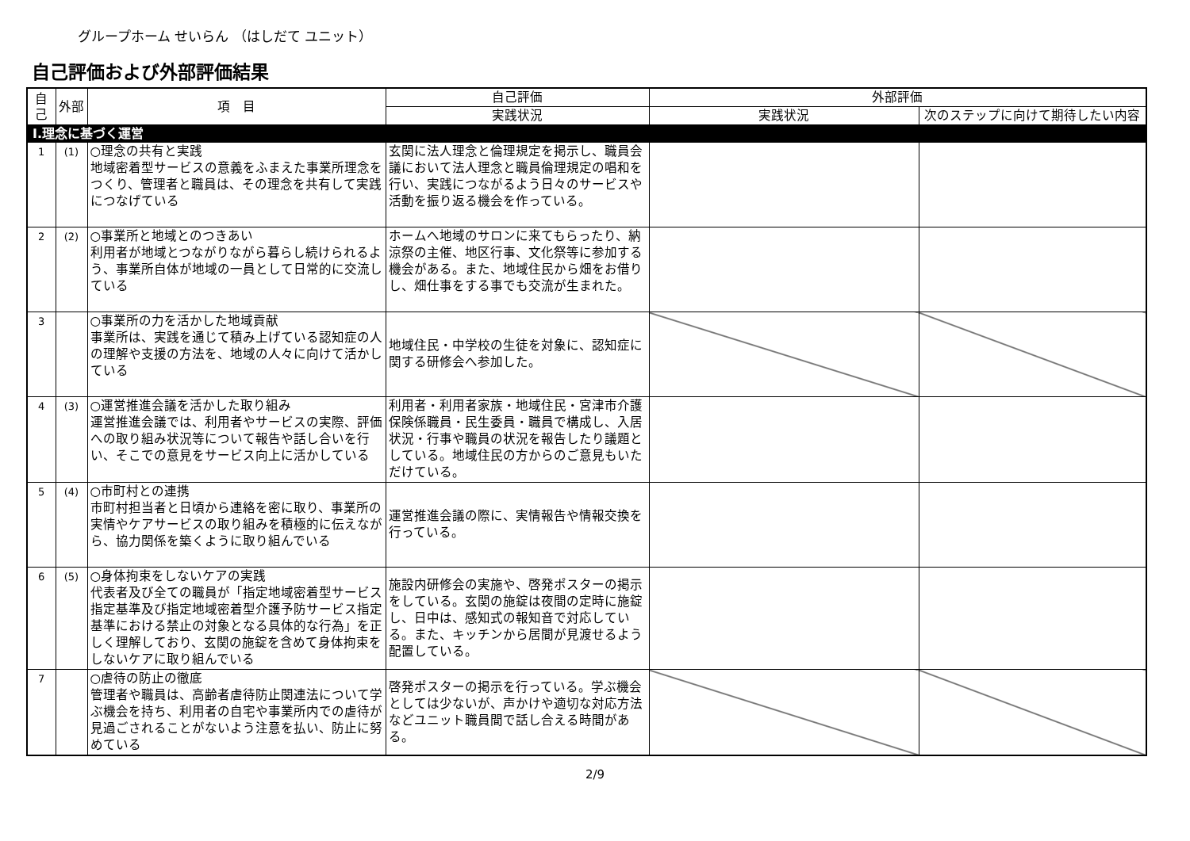グループホーム せいらん （はしだて ユニット）
自己評価および外部評価結果
| 自己 | 外部 | 項 目 | 自己評価 | 外部評価 | |
| --- | --- | --- | --- | --- | --- |
| | | | 実践状況 | 実践状況 | 次のステップに向けて期待したい内容 |
| Ⅰ.理念に基づく運営 | | | | | |
| 1 | (1) | ○理念の共有と実践 地域密着型サービスの意義をふまえた事業所理念をつくり、管理者と職員は、その理念を共有して実践につなげている | 玄関に法人理念と倫理規定を掲示し、職員会議において法人理念と職員倫理規定の唱和を行い、実践につながるよう日々のサービスや活動を振り返る機会を作っている。 | | |
| 2 | (2) | ○事業所と地域とのつきあい 利用者が地域とつながりながら暮らし続けられるよう、事業所自体が地域の一員として日常的に交流している | ホームへ地域のサロンに来てもらったり、納涼祭の主催、地区行事、文化祭等に参加する機会がある。また、地域住民から畑をお借りし、畑仕事をする事でも交流が生まれた。 | | |
| 3 | | ○事業所の力を活かした地域貢献 事業所は、実践を通じて積み上げている認知症の人の理解や支援の方法を、地域の人々に向けて活かしている | 地域住民・中学校の生徒を対象に、認知症に関する研修会へ参加した。 | | |
| 4 | (3) | ○運営推進会議を活かした取り組み 運営推進会議では、利用者やサービスの実際、評価への取り組み状況等について報告や話し合いを行い、そこでの意見をサービス向上に活かしている | 利用者・利用者家族・地域住民・宮津市介護保険係職員・民生委員・職員で構成し、入居状況・行事や職員の状況を報告したり議題としている。地域住民の方からのご意見もいただけている。 | | |
| 5 | (4) | ○市町村との連携 市町村担当者と日頃から連絡を密に取り、事業所の実情やケアサービスの取り組みを積極的に伝えながら、協力関係を築くように取り組んでいる | 運営推進会議の際に、実情報告や情報交換を行っている。 | | |
| 6 | (5) | ○身体拘束をしないケアの実践 代表者及び全ての職員が「指定地域密着型サービス指定基準及び指定地域密着型介護予防サービス指定基準における禁止の対象となる具体的な行為」を正しく理解しており、玄関の施錠を含めて身体拘束をしないケアに取り組んでいる | 施設内研修会の実施や、啓発ポスターの掲示をしている。玄関の施錠は夜間の定時に施錠し、日中は、感知式の報知音で対応している。また、キッチンから居間が見渡せるよう配置している。 | | |
| 7 | | ○虐待の防止の徹底 管理者や職員は、高齢者虐待防止関連法について学ぶ機会を持ち、利用者の自宅や事業所内での虐待が見過ごされることがないよう注意を払い、防止に努めている | 啓発ポスターの掲示を行っている。学ぶ機会としては少ないが、声かけや適切な対応方法などユニット職員間で話し合える時間がある。 | | |
2/9